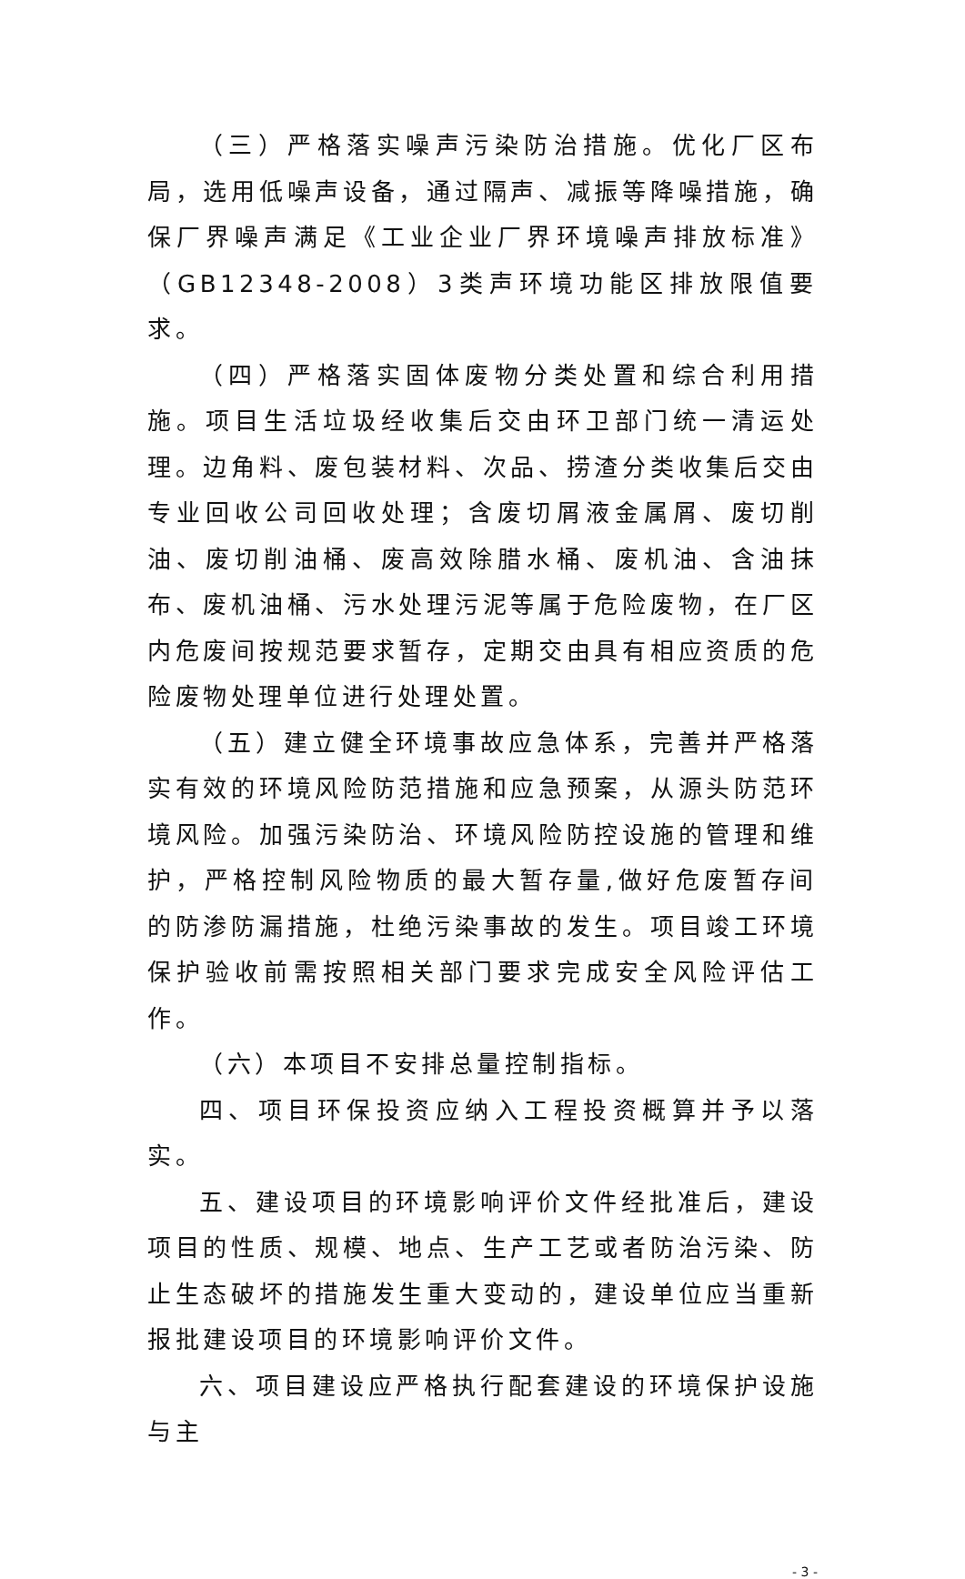（三）严格落实噪声污染防治措施。优化厂区布局，选用低噪声设备，通过隔声、减振等降噪措施，确保厂界噪声满足《工业企业厂界环境噪声排放标准》（GB12348-2008）3类声环境功能区排放限值要求。
（四）严格落实固体废物分类处置和综合利用措施。项目生活垃圾经收集后交由环卫部门统一清运处理。边角料、废包装材料、次品、捞渣分类收集后交由专业回收公司回收处理；含废切屑液金属屑、废切削油、废切削油桶、废高效除腊水桶、废机油、含油抹布、废机油桶、污水处理污泥等属于危险废物，在厂区内危废间按规范要求暂存，定期交由具有相应资质的危险废物处理单位进行处理处置。
（五）建立健全环境事故应急体系，完善并严格落实有效的环境风险防范措施和应急预案，从源头防范环境风险。加强污染防治、环境风险防控设施的管理和维护，严格控制风险物质的最大暂存量,做好危废暂存间的防渗防漏措施，杜绝污染事故的发生。项目竣工环境保护验收前需按照相关部门要求完成安全风险评估工作。
（六）本项目不安排总量控制指标。
四、项目环保投资应纳入工程投资概算并予以落实。
五、建设项目的环境影响评价文件经批准后，建设项目的性质、规模、地点、生产工艺或者防治污染、防止生态破坏的措施发生重大变动的，建设单位应当重新报批建设项目的环境影响评价文件。
六、项目建设应严格执行配套建设的环境保护设施与主
- 3 -